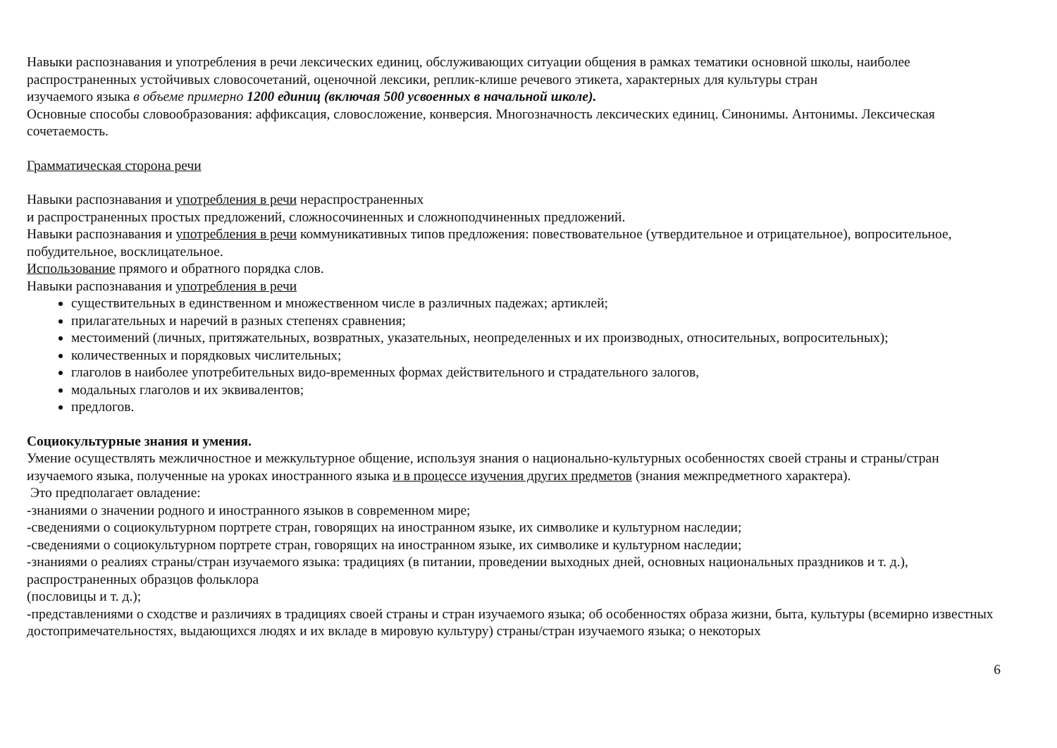Навыки распознавания и употребления в речи лексических единиц, обслуживающих ситуации общения в рамках тематики основной школы, наиболее распространенных устойчивых словосочетаний, оценочной лексики, реплик-клише речевого этикета, характерных для культуры стран
изучаемого языка в объеме примерно 1200 единиц (включая 500 усвоенных в начальной школе).
Основные способы словообразования: аффиксация, словосложение, конверсия. Многозначность лексических единиц. Синонимы. Антонимы. Лексическая сочетаемость.
Грамматическая сторона речи
Навыки распознавания и употребления в речи нераспространенных
и распространенных простых предложений, сложносочиненных и сложноподчиненных предложений.
Навыки распознавания и употребления в речи коммуникативных типов предложения: повествовательное (утвердительное и отрицательное), вопросительное, побудительное, восклицательное.
Использование прямого и обратного порядка слов.
Навыки распознавания и употребления в речи
существительных в единственном и множественном числе в различных падежах; артиклей;
прилагательных и наречий в разных степенях сравнения;
местоимений (личных, притяжательных, возвратных, указательных, неопределенных и их производных, относительных, вопросительных);
количественных и порядковых числительных;
глаголов в наиболее употребительных видо-временных формах действительного и страдательного залогов,
модальных глаголов и их эквивалентов;
предлогов.
Социокультурные знания и умения.
Умение осуществлять межличностное и межкультурное общение, используя знания о национально-культурных особенностях своей страны и страны/стран изучаемого языка, полученные на уроках иностранного языка и в процессе изучения других предметов (знания межпредметного характера).
Это предполагает овладение:
-знаниями о значении родного и иностранного языков в современном мире;
-сведениями о социокультурном портрете стран, говорящих на иностранном языке, их символике и культурном наследии;
-сведениями о социокультурном портрете стран, говорящих на иностранном языке, их символике и культурном наследии;
-знаниями о реалиях страны/стран изучаемого языка: традициях (в питании, проведении выходных дней, основных национальных праздников и т. д.), распространенных образцов фольклора
(пословицы и т. д.);
-представлениями о сходстве и различиях в традициях своей страны и стран изучаемого языка; об особенностях образа жизни, быта, культуры (всемирно известных достопримечательностях, выдающихся людях и их вкладе в мировую культуру) страны/стран изучаемого языка; о некоторых
6